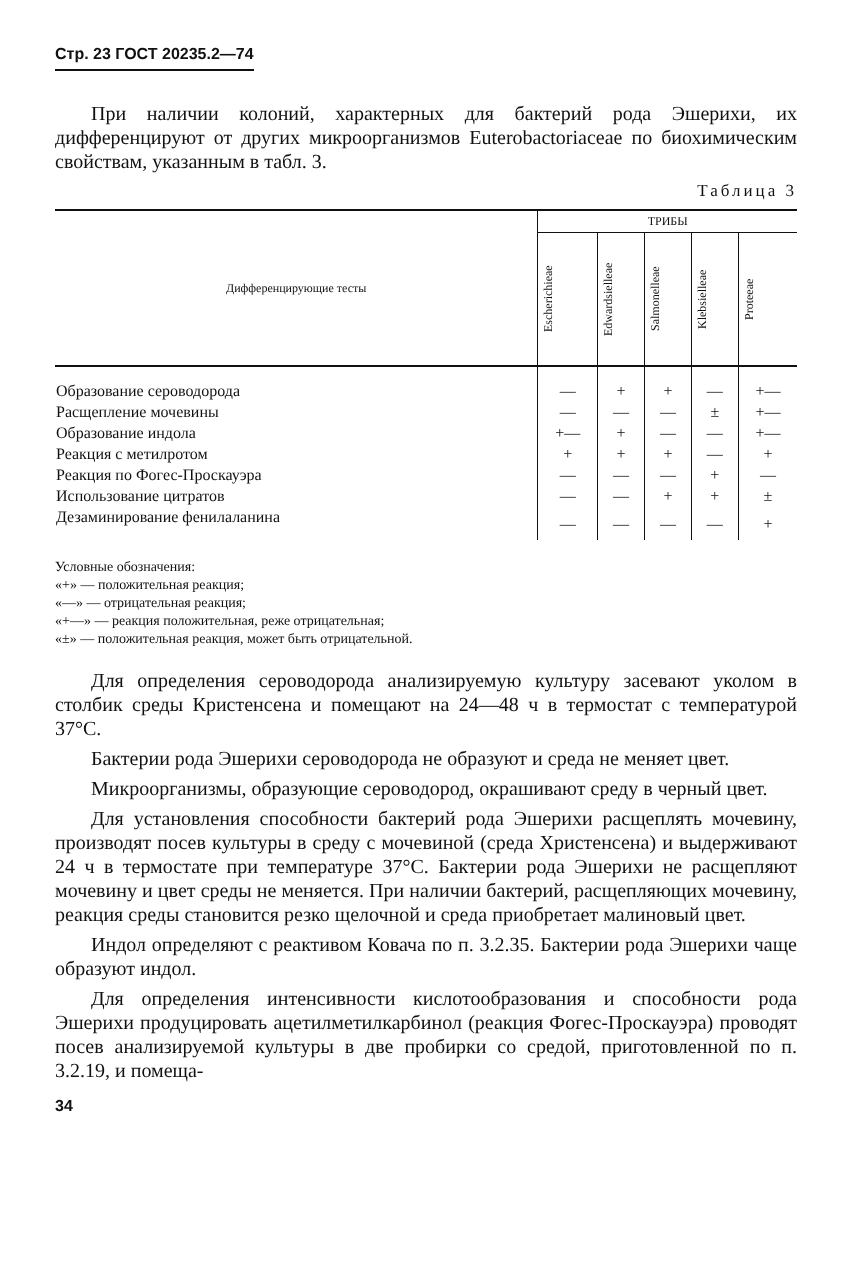Стр. 23 ГОСТ 20235.2—74
При наличии колоний, характерных для бактерий рода Эшерихи, их дифференцируют от других микроорганизмов Euterobactoriaceae по биохимическим свойствам, указанным в табл. 3.
Таблица 3
| Дифференцирующие тесты | ТРИБЫ | | | | |
| --- | --- | --- | --- | --- | --- |
| | Escherichieae | Edwardsielleae | Salmonelleae | Klebsielleae | Proteeae |
| Образование сероводорода | — | + | + | — | +— |
| Расщепление мочевины | — | — | — | ± | +— |
| Образование индола | +— | + | — | — | +— |
| Реакция с метилротом | + | + | + | — | + |
| Реакция по Фогес-Проскауэра | — | — | — | + | — |
| Использование цитратов | — | — | + | + | ± |
| Дезаминирование фенилаланина | — | — | — | — | + |
Условные обозначения:
«+» — положительная реакция;
«—» — отрицательная реакция;
«+—» — реакция положительная, реже отрицательная;
«±» — положительная реакция, может быть отрицательной.
Для определения сероводорода анализируемую культуру засевают уколом в столбик среды Кристенсена и помещают на 24—48 ч в термостат с температурой 37°С.
Бактерии рода Эшерихи сероводорода не образуют и среда не меняет цвет.
Микроорганизмы, образующие сероводород, окрашивают среду в черный цвет.
Для установления способности бактерий рода Эшерихи расщеплять мочевину, производят посев культуры в среду с мочевиной (среда Христенсена) и выдерживают 24 ч в термостате при температуре 37°С. Бактерии рода Эшерихи не расщепляют мочевину и цвет среды не меняется. При наличии бактерий, расщепляющих мочевину, реакция среды становится резко щелочной и среда приобретает малиновый цвет.
Индол определяют с реактивом Ковача по п. 3.2.35. Бактерии рода Эшерихи чаще образуют индол.
Для определения интенсивности кислотообразования и способности рода Эшерихи продуцировать ацетилметилкарбинол (реакция Фогес-Проскауэра) проводят посев анализируемой культуры в две пробирки со средой, приготовленной по п. 3.2.19, и помеща-
34